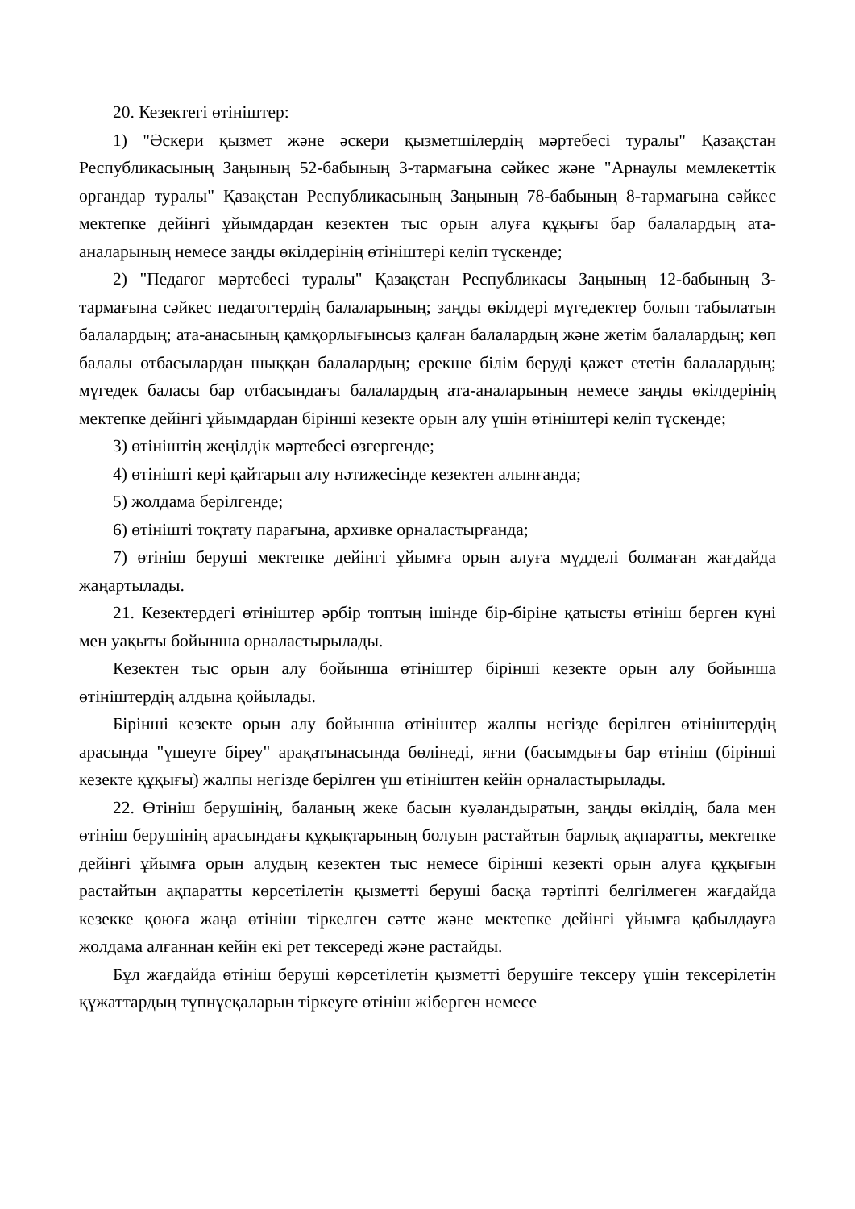20. Кезектегі өтініштер:
1) "Әскери қызмет және әскери қызметшілердің мәртебесі туралы" Қазақстан Республикасының Заңының 52-бабының 3-тармағына сәйкес және "Арнаулы мемлекеттік органдар туралы" Қазақстан Республикасының Заңының 78-бабының 8-тармағына сәйкес мектепке дейінгі ұйымдардан кезектен тыс орын алуға құқығы бар балалардың ата-аналарының немесе заңды өкілдерінің өтініштері келіп түскенде;
2) "Педагог мәртебесі туралы" Қазақстан Республикасы Заңының 12-бабының 3-тармағына сәйкес педагогтердің балаларының; заңды өкілдері мүгедектер болып табылатын балалардың; ата-анасының қамқорлығынсыз қалған балалардың және жетім балалардың; көп балалы отбасылардан шыққан балалардың; ерекше білім беруді қажет ететін балалардың; мүгедек баласы бар отбасындағы балалардың ата-аналарының немесе заңды өкілдерінің мектепке дейінгі ұйымдардан бірінші кезекте орын алу үшін өтініштері келіп түскенде;
3) өтініштің жеңілдік мәртебесі өзгергенде;
4) өтінішті кері қайтарып алу нәтижесінде кезектен алынғанда;
5) жолдама берілгенде;
6) өтінішті тоқтату парағына, архивке орналастырғанда;
7) өтініш беруші мектепке дейінгі ұйымға орын алуға мүдделі болмаған жағдайда жаңартылады.
21. Кезектердегі өтініштер әрбір топтың ішінде бір-біріне қатысты өтініш берген күні мен уақыты бойынша орналастырылады.
Кезектен тыс орын алу бойынша өтініштер бірінші кезекте орын алу бойынша өтініштердің алдына қойылады.
Бірінші кезекте орын алу бойынша өтініштер жалпы негізде берілген өтініштердің арасында "үшеуге біреу" арақатынасында бөлінеді, яғни (басымдығы бар өтініш (бірінші кезекте құқығы) жалпы негізде берілген үш өтініштен кейін орналастырылады.
22. Өтініш берушінің, баланың жеке басын куәландыратын, заңды өкілдің, бала мен өтініш берушінің арасындағы құқықтарының болуын растайтын барлық ақпаратты, мектепке дейінгі ұйымға орын алудың кезектен тыс немесе бірінші кезекті орын алуға құқығын растайтын ақпаратты көрсетілетін қызметті беруші басқа тәртіпті белгілмеген жағдайда кезекке қоюға жаңа өтініш тіркелген сәтте және мектепке дейінгі ұйымға қабылдауға жолдама алғаннан кейін екі рет тексереді және растайды.
Бұл жағдайда өтініш беруші көрсетілетін қызметті берушіге тексеру үшін тексерілетін құжаттардың түпнұсқаларын тіркеуге өтініш жіберген немесе